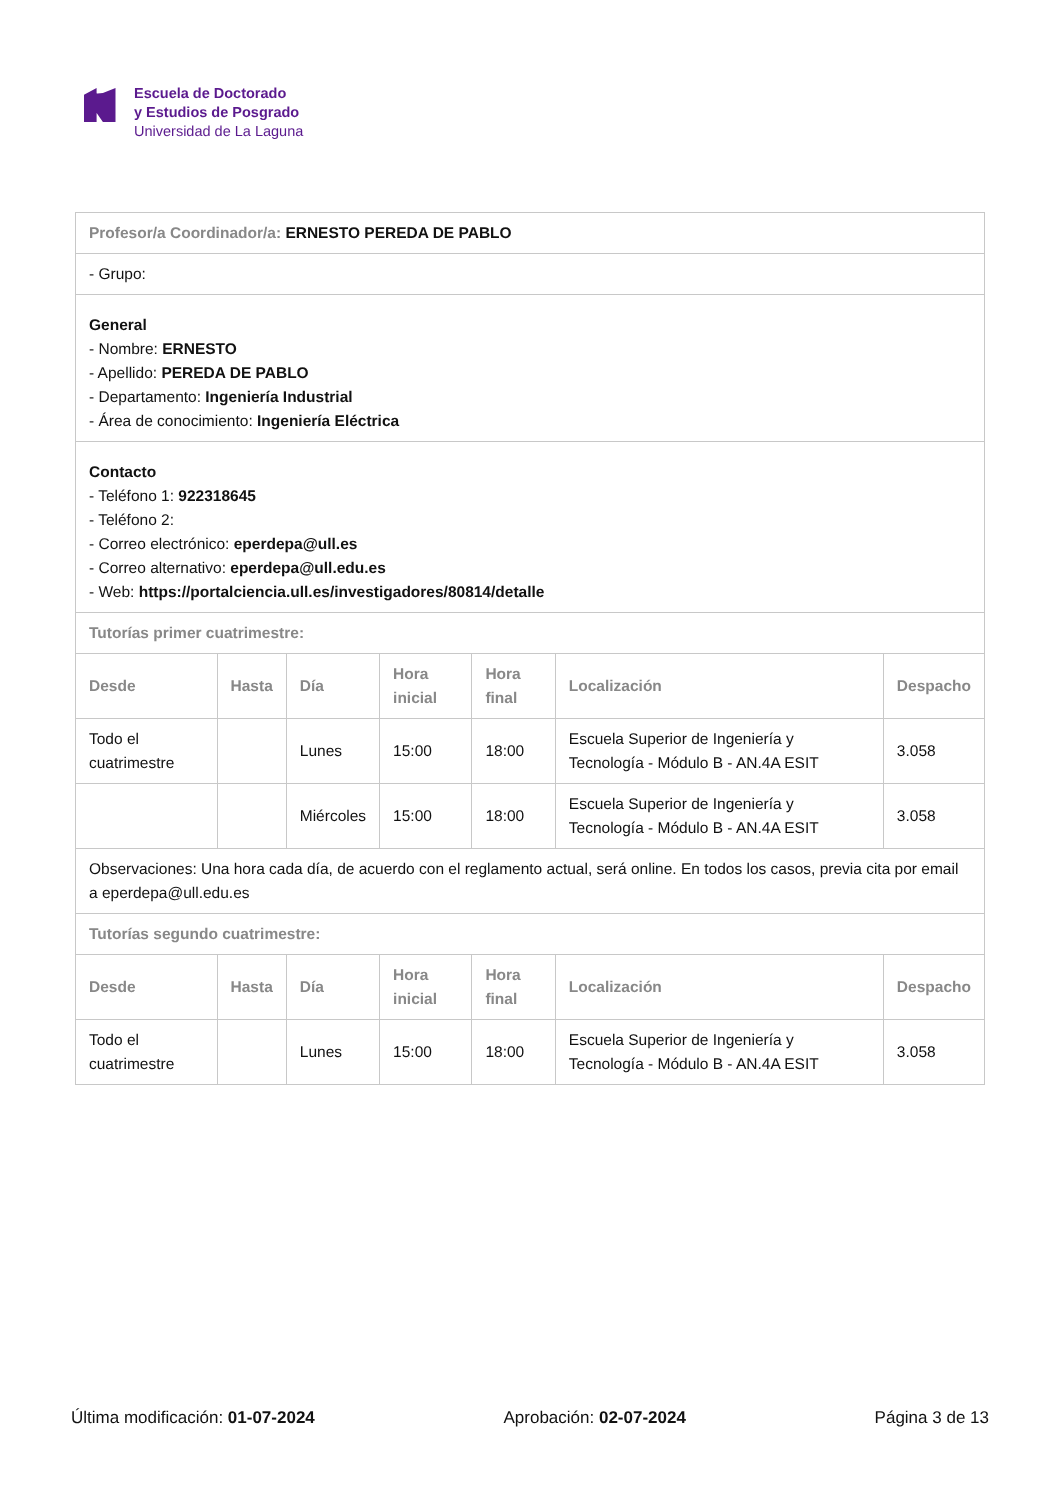Escuela de Doctorado
y Estudios de Posgrado
Universidad de La Laguna
| Profesor/a Coordinador/a: ERNESTO PEREDA DE PABLO | | | | | | |
| - Grupo: | | | | | | |
| General - Nombre: ERNESTO - Apellido: PEREDA DE PABLO - Departamento: Ingeniería Industrial - Área de conocimiento: Ingeniería Eléctrica | | | | | | |
| Contacto - Teléfono 1: 922318645 - Teléfono 2: - Correo electrónico: eperdepa@ull.es - Correo alternativo: eperdepa@ull.edu.es - Web: https://portalciencia.ull.es/investigadores/80814/detalle | | | | | | |
| Tutorías primer cuatrimestre: | | | | | | |
| Desde | Hasta | Día | Hora inicial | Hora final | Localización | Despacho |
| Todo el cuatrimestre | | Lunes | 15:00 | 18:00 | Escuela Superior de Ingeniería y Tecnología - Módulo B - AN.4A ESIT | 3.058 |
| | | Miércoles | 15:00 | 18:00 | Escuela Superior de Ingeniería y Tecnología - Módulo B - AN.4A ESIT | 3.058 |
| Observaciones: Una hora cada día, de acuerdo con el reglamento actual, será online. En todos los casos, previa cita por email a eperdepa@ull.edu.es | | | | | | |
| Tutorías segundo cuatrimestre: | | | | | | |
| Desde | Hasta | Día | Hora inicial | Hora final | Localización | Despacho |
| Todo el cuatrimestre | | Lunes | 15:00 | 18:00 | Escuela Superior de Ingeniería y Tecnología - Módulo B - AN.4A ESIT | 3.058 |
Última modificación: 01-07-2024 Aprobación: 02-07-2024 Página 3 de 13